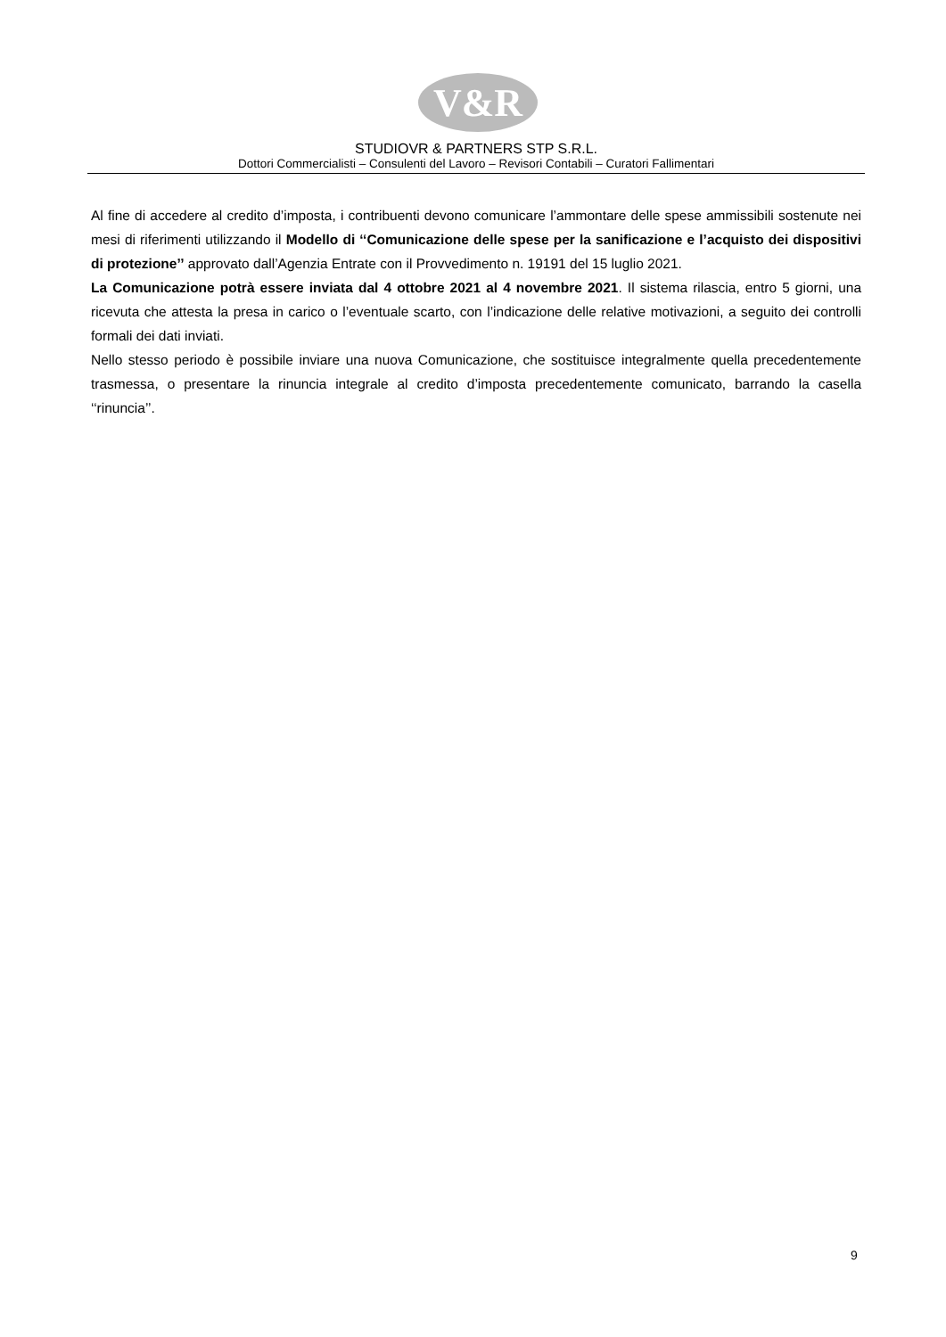V&R
STUDIOVR & PARTNERS STP S.R.L.
Dottori Commercialisti – Consulenti del Lavoro – Revisori Contabili – Curatori Fallimentari
Al fine di accedere al credito d’imposta, i contribuenti devono comunicare l’ammontare delle spese ammissibili sostenute nei mesi di riferimenti utilizzando il Modello di ‘‘Comunicazione delle spese per la sanificazione e l’acquisto dei dispositivi di protezione’’ approvato dall’Agenzia Entrate con il Provvedimento n. 19191 del 15 luglio 2021.
La Comunicazione potrà essere inviata dal 4 ottobre 2021 al 4 novembre 2021. Il sistema rilascia, entro 5 giorni, una ricevuta che attesta la presa in carico o l’eventuale scarto, con l’indicazione delle relative motivazioni, a seguito dei controlli formali dei dati inviati.
Nello stesso periodo è possibile inviare una nuova Comunicazione, che sostituisce integralmente quella precedentemente trasmessa, o presentare la rinuncia integrale al credito d’imposta precedentemente comunicato, barrando la casella ‘‘rinuncia’’.
9